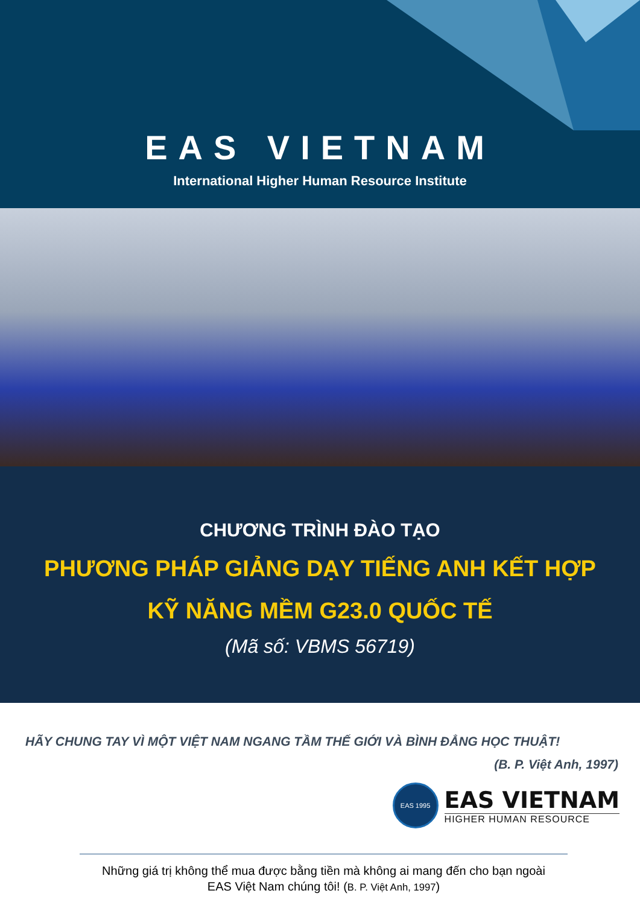EAS VIETNAM
International Higher Human Resource Institute
CHƯƠNG TRÌNH ĐÀO TẠO
PHƯƠNG PHÁP GIẢNG DẠY TIẾNG ANH KẾT HỢP
KỸ NĂNG MỀM G23.0 QUỐC TẾ
(Mã số: VBMS 56719)
HÃY CHUNG TAY VÌ MỘT VIỆT NAM NGANG TẦM THẾ GIỚI VÀ BÌNH ĐẲNG HỌC THUẬT!
(B. P. Việt Anh, 1997)
EAS 1995
EAS VIETNAM
HIGHER HUMAN RESOURCE
Những giá trị không thể mua được bằng tiền mà không ai mang đến cho bạn ngoài
EAS Việt Nam chúng tôi! (B. P. Việt Anh, 1997)